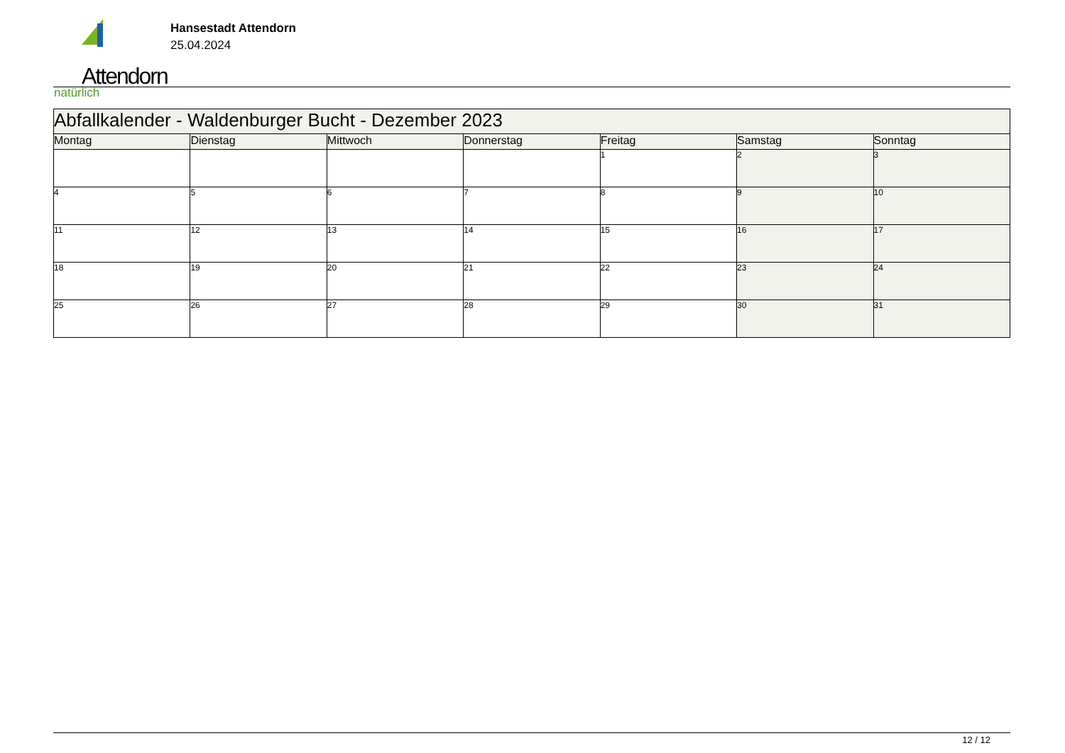Attendorn
natürlich
Hansestadt Attendorn
25.04.2024
| Abfallkalender - Waldenburger Bucht - Dezember 2023 | | | | | | |
| Montag | Dienstag | Mittwoch | Donnerstag | Freitag | Samstag | Sonntag |
| | | | | 1 | 2 | 3 |
| 4 | 5 | 6 | 7 | 8 | 9 | 10 |
| 11 | 12 | 13 | 14 | 15 | 16 | 17 |
| 18 | 19 | 20 | 21 | 22 | 23 | 24 |
| 25 | 26 | 27 | 28 | 29 | 30 | 31 |
12 / 12